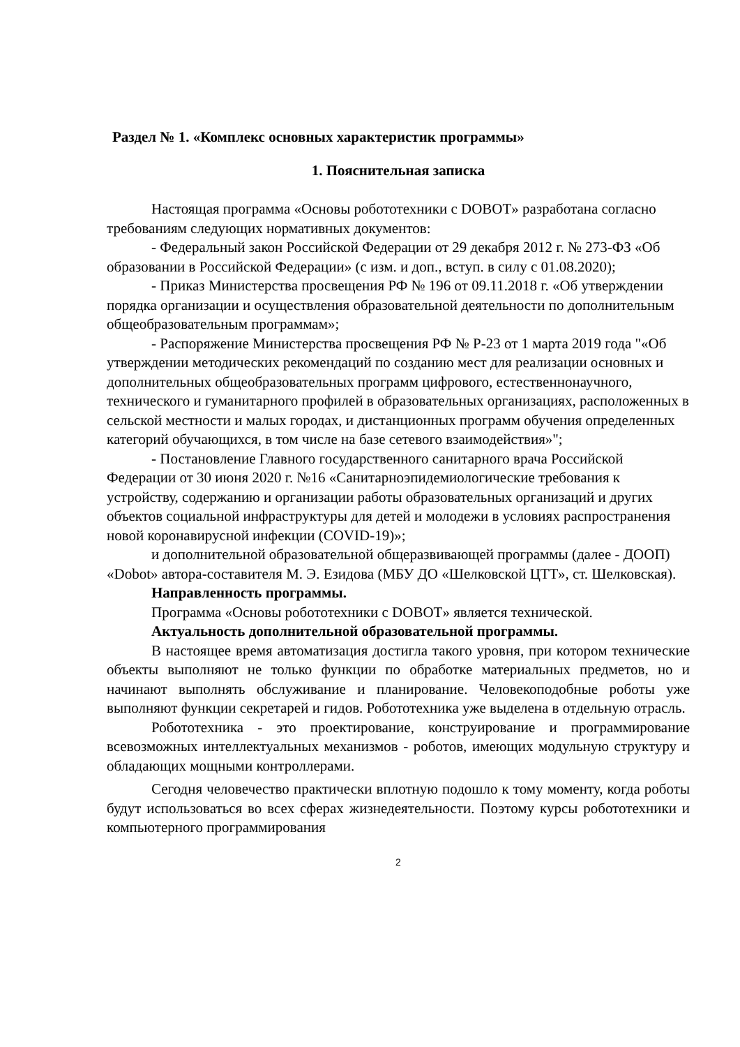Раздел № 1. «Комплекс основных характеристик программы»
1. Пояснительная записка
Настоящая программа «Основы робототехники с DOBOT» разработана согласно требованиям следующих нормативных документов:
- Федеральный закон Российской Федерации от 29 декабря 2012 г. № 273-ФЗ «Об образовании в Российской Федерации» (с изм. и доп., вступ. в силу с 01.08.2020);
- Приказ Министерства просвещения РФ № 196 от 09.11.2018 г. «Об утверждении порядка организации и осуществления образовательной деятельности по дополнительным общеобразовательным программам»;
- Распоряжение Министерства просвещения РФ № Р-23 от 1 марта 2019 года "«Об утверждении методических рекомендаций по созданию мест для реализации основных и дополнительных общеобразовательных программ цифрового, естественнонаучного, технического и гуманитарного профилей в образовательных организациях, расположенных в сельской местности и малых городах, и дистанционных программ обучения определенных категорий обучающихся, в том числе на базе сетевого взаимодействия»";
- Постановление Главного государственного санитарного врача Российской Федерации от 30 июня 2020 г. №16 «Санитарноэпидемиологические требования к устройству, содержанию и организации работы образовательных организаций и других объектов социальной инфраструктуры для детей и молодежи в условиях распространения новой коронавирусной инфекции (COVID-19)»;
и дополнительной образовательной общеразвивающей программы (далее - ДООП) «Dobot» автора-составителя М. Э. Езидова (МБУ ДО «Шелковской ЦТТ», ст. Шелковская).
Направленность программы.
Программа «Основы робототехники с DOBOT» является технической.
Актуальность дополнительной образовательной программы.
В настоящее время автоматизация достигла такого уровня, при котором технические объекты выполняют не только функции по обработке материальных предметов, но и начинают выполнять обслуживание и планирование. Человекоподобные роботы уже выполняют функции секретарей и гидов. Робототехника уже выделена в отдельную отрасль.
Робототехника - это проектирование, конструирование и программирование всевозможных интеллектуальных механизмов - роботов, имеющих модульную структуру и обладающих мощными контроллерами.
Сегодня человечество практически вплотную подошло к тому моменту, когда роботы будут использоваться во всех сферах жизнедеятельности. Поэтому курсы робототехники и компьютерного программирования
2